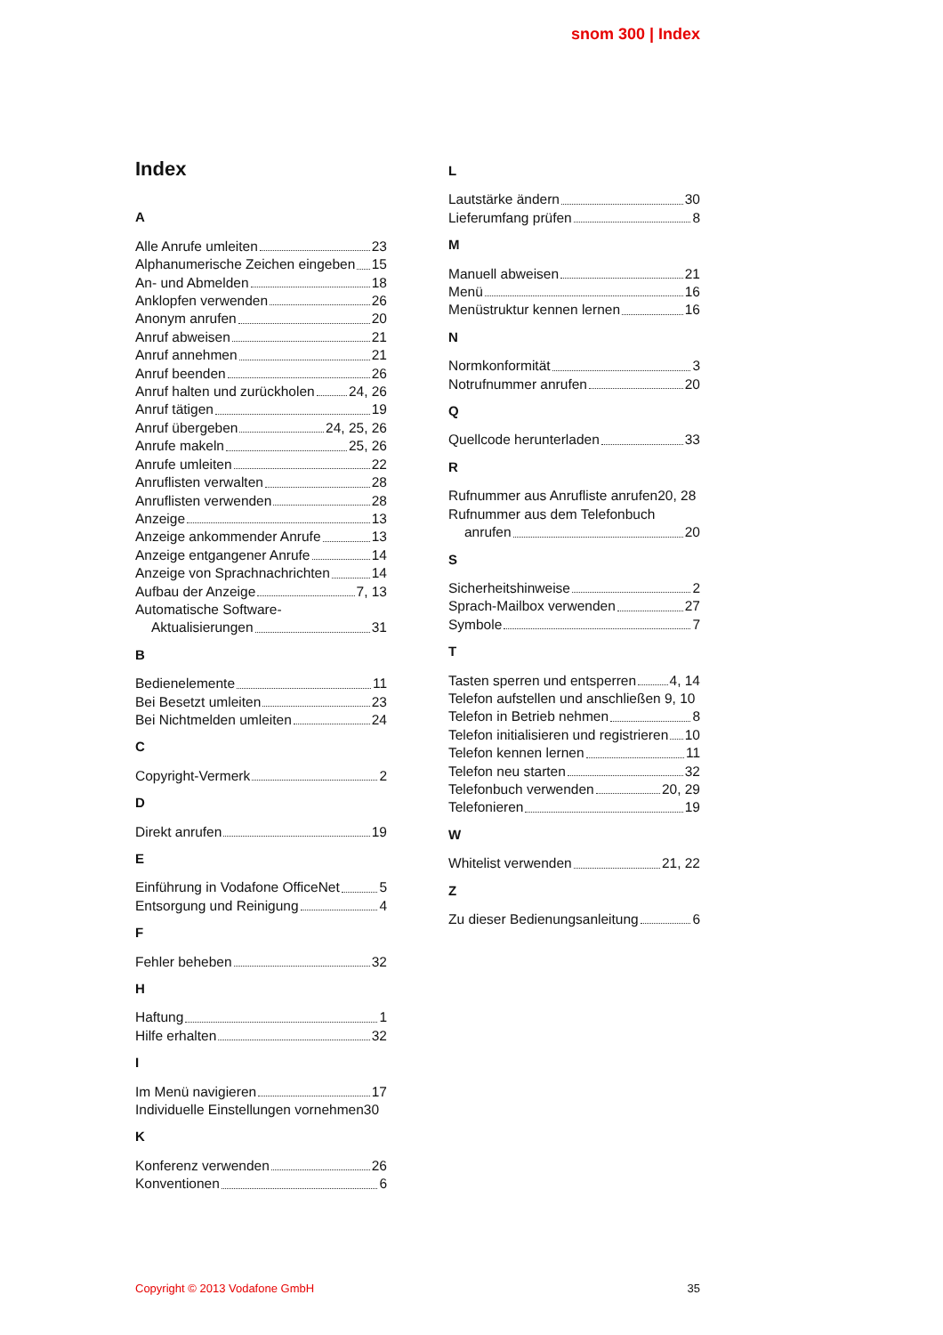snom 300 | Index
Index
A
Alle Anrufe umleiten 23
Alphanumerische Zeichen eingeben 15
An- und Abmelden 18
Anklopfen verwenden 26
Anonym anrufen 20
Anruf abweisen 21
Anruf annehmen 21
Anruf beenden 26
Anruf halten und zurückholen 24, 26
Anruf tätigen 19
Anruf übergeben 24, 25, 26
Anrufe makeln 25, 26
Anrufe umleiten 22
Anruflisten verwalten 28
Anruflisten verwenden 28
Anzeige 13
Anzeige ankommender Anrufe 13
Anzeige entgangener Anrufe 14
Anzeige von Sprachnachrichten 14
Aufbau der Anzeige 7, 13
Automatische Software-
Aktualisierungen 31
B
Bedienelemente 11
Bei Besetzt umleiten 23
Bei Nichtmelden umleiten 24
C
Copyright-Vermerk 2
D
Direkt anrufen 19
E
Einführung in Vodafone OfficeNet 5
Entsorgung und Reinigung 4
F
Fehler beheben 32
H
Haftung 1
Hilfe erhalten 32
I
Im Menü navigieren 17
Individuelle Einstellungen vornehmen30
K
Konferenz verwenden 26
Konventionen 6
L
Lautstärke ändern 30
Lieferumfang prüfen 8
M
Manuell abweisen 21
Menü 16
Menüstruktur kennen lernen 16
N
Normkonformität 3
Notrufnummer anrufen 20
Q
Quellcode herunterladen 33
R
Rufnummer aus Anrufliste anrufen20, 28
Rufnummer aus dem Telefonbuch
anrufen 20
S
Sicherheitshinweise 2
Sprach-Mailbox verwenden 27
Symbole 7
T
Tasten sperren und entsperren 4, 14
Telefon aufstellen und anschließen 9, 10
Telefon in Betrieb nehmen 8
Telefon initialisieren und registrieren 10
Telefon kennen lernen 11
Telefon neu starten 32
Telefonbuch verwenden 20, 29
Telefonieren 19
W
Whitelist verwenden 21, 22
Z
Zu dieser Bedienungsanleitung 6
Copyright © 2013 Vodafone GmbH 35